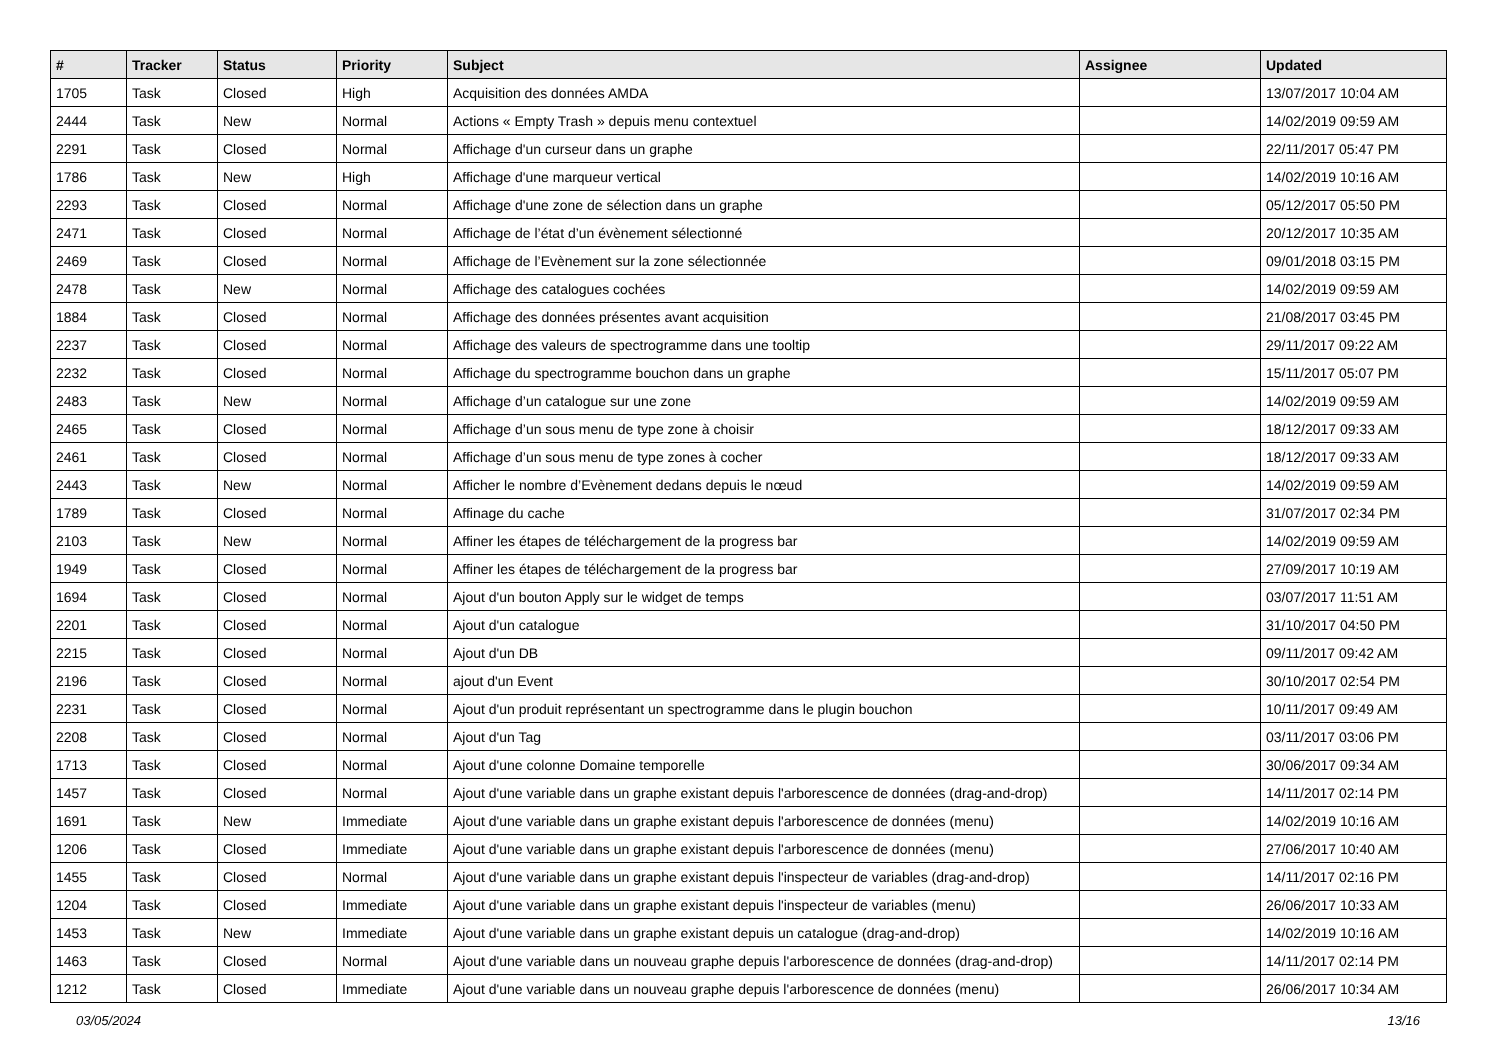| # | Tracker | Status | Priority | Subject | Assignee | Updated |
| --- | --- | --- | --- | --- | --- | --- |
| 1705 | Task | Closed | High | Acquisition des données AMDA | | 13/07/2017 10:04 AM |
| 2444 | Task | New | Normal | Actions « Empty Trash » depuis menu contextuel | | 14/02/2019 09:59 AM |
| 2291 | Task | Closed | Normal | Affichage d'un curseur dans un graphe | | 22/11/2017 05:47 PM |
| 1786 | Task | New | High | Affichage d'une marqueur vertical | | 14/02/2019 10:16 AM |
| 2293 | Task | Closed | Normal | Affichage d'une zone de sélection dans un graphe | | 05/12/2017 05:50 PM |
| 2471 | Task | Closed | Normal | Affichage de l’état d’un évènement sélectionné | | 20/12/2017 10:35 AM |
| 2469 | Task | Closed | Normal | Affichage de l’Evènement sur la zone sélectionnée | | 09/01/2018 03:15 PM |
| 2478 | Task | New | Normal | Affichage des catalogues cochées | | 14/02/2019 09:59 AM |
| 1884 | Task | Closed | Normal | Affichage des données présentes avant acquisition | | 21/08/2017 03:45 PM |
| 2237 | Task | Closed | Normal | Affichage des valeurs de spectrogramme dans une tooltip | | 29/11/2017 09:22 AM |
| 2232 | Task | Closed | Normal | Affichage du spectrogramme bouchon dans un graphe | | 15/11/2017 05:07 PM |
| 2483 | Task | New | Normal | Affichage d’un catalogue sur une zone | | 14/02/2019 09:59 AM |
| 2465 | Task | Closed | Normal | Affichage d’un sous menu de type zone à choisir | | 18/12/2017 09:33 AM |
| 2461 | Task | Closed | Normal | Affichage d’un sous menu de type zones à cocher | | 18/12/2017 09:33 AM |
| 2443 | Task | New | Normal | Afficher le nombre d’Evènement dedans depuis le nœud | | 14/02/2019 09:59 AM |
| 1789 | Task | Closed | Normal | Affinage du cache | | 31/07/2017 02:34 PM |
| 2103 | Task | New | Normal | Affiner les étapes de téléchargement de la progress bar | | 14/02/2019 09:59 AM |
| 1949 | Task | Closed | Normal | Affiner les étapes de téléchargement de la progress bar | | 27/09/2017 10:19 AM |
| 1694 | Task | Closed | Normal | Ajout d'un bouton Apply sur le widget de temps | | 03/07/2017 11:51 AM |
| 2201 | Task | Closed | Normal | Ajout d'un catalogue | | 31/10/2017 04:50 PM |
| 2215 | Task | Closed | Normal | Ajout d'un DB | | 09/11/2017 09:42 AM |
| 2196 | Task | Closed | Normal | ajout d'un Event | | 30/10/2017 02:54 PM |
| 2231 | Task | Closed | Normal | Ajout d'un produit représentant un spectrogramme dans le plugin bouchon | | 10/11/2017 09:49 AM |
| 2208 | Task | Closed | Normal | Ajout d'un Tag | | 03/11/2017 03:06 PM |
| 1713 | Task | Closed | Normal | Ajout d'une colonne Domaine temporelle | | 30/06/2017 09:34 AM |
| 1457 | Task | Closed | Normal | Ajout d'une variable dans un graphe existant depuis l'arborescence de données (drag-and-drop) | | 14/11/2017 02:14 PM |
| 1691 | Task | New | Immediate | Ajout d'une variable dans un graphe existant depuis l'arborescence de données (menu) | | 14/02/2019 10:16 AM |
| 1206 | Task | Closed | Immediate | Ajout d'une variable dans un graphe existant depuis l'arborescence de données (menu) | | 27/06/2017 10:40 AM |
| 1455 | Task | Closed | Normal | Ajout d'une variable dans un graphe existant depuis l'inspecteur de variables (drag-and-drop) | | 14/11/2017 02:16 PM |
| 1204 | Task | Closed | Immediate | Ajout d'une variable dans un graphe existant depuis l'inspecteur de variables (menu) | | 26/06/2017 10:33 AM |
| 1453 | Task | New | Immediate | Ajout d'une variable dans un graphe existant depuis un catalogue (drag-and-drop) | | 14/02/2019 10:16 AM |
| 1463 | Task | Closed | Normal | Ajout d'une variable dans un nouveau graphe depuis l'arborescence de données (drag-and-drop) | | 14/11/2017 02:14 PM |
| 1212 | Task | Closed | Immediate | Ajout d'une variable dans un nouveau graphe depuis l'arborescence de données (menu) | | 26/06/2017 10:34 AM |
03/05/2024 13/16